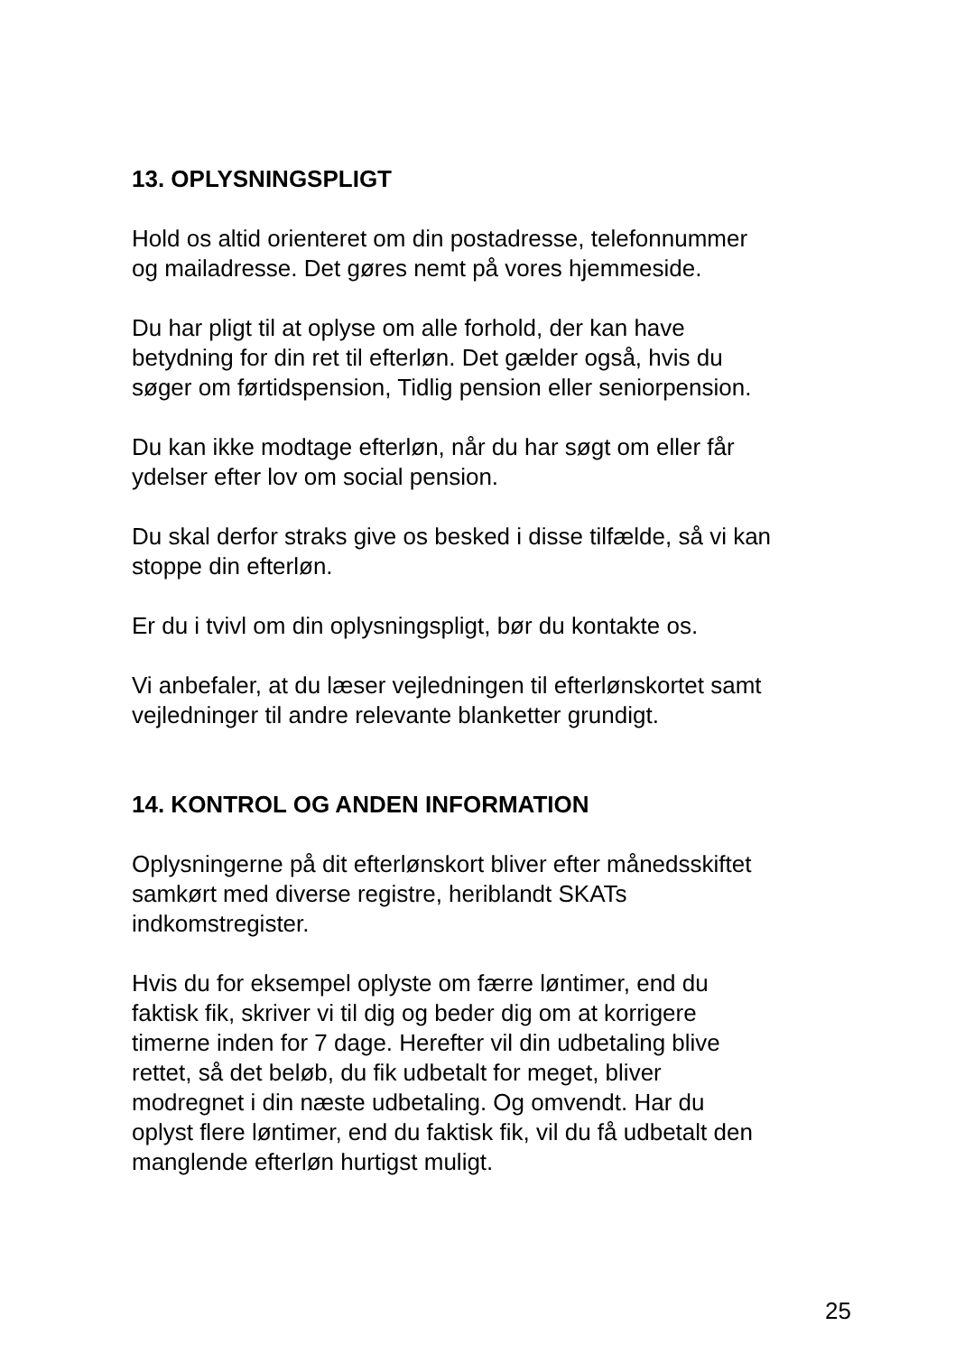13. OPLYSNINGSPLIGT
Hold os altid orienteret om din postadresse, telefonnummer
og mailadresse. Det gøres nemt på vores hjemmeside.
Du har pligt til at oplyse om alle forhold, der kan have
betydning for din ret til efterløn. Det gælder også, hvis du
søger om førtidspension, Tidlig pension eller seniorpension.
Du kan ikke modtage efterløn, når du har søgt om eller får
ydelser efter lov om social pension.
Du skal derfor straks give os besked i disse tilfælde, så vi kan
stoppe din efterløn.
Er du i tvivl om din oplysningspligt, bør du kontakte os.
Vi anbefaler, at du læser vejledningen til efterlønskortet samt
vejledninger til andre relevante blanketter grundigt.
14. KONTROL OG ANDEN INFORMATION
Oplysningerne på dit efterlønskort bliver efter månedsskiftet
samkørt med diverse registre, heriblandt SKATs
indkomstregister.
Hvis du for eksempel oplyste om færre løntimer, end du
faktisk fik, skriver vi til dig og beder dig om at korrigere
timerne inden for 7 dage. Herefter vil din udbetaling blive
rettet, så det beløb, du fik udbetalt for meget, bliver
modregnet i din næste udbetaling. Og omvendt. Har du
oplyst flere løntimer, end du faktisk fik, vil du få udbetalt den
manglende efterløn hurtigst muligt.
25